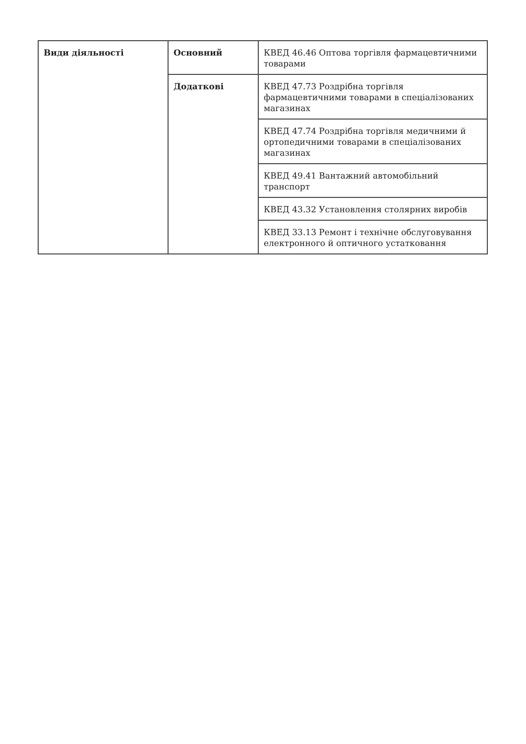| Види діяльності | Основний | КВЕД 46.46 Оптова торгівля фармацевтичними товарами |
| | Додаткові | КВЕД 47.73 Роздрібна торгівля фармацевтичними товарами в спеціалізованих магазинах |
| | | КВЕД 47.74 Роздрібна торгівля медичними й ортопедичними товарами в спеціалізованих магазинах |
| | | КВЕД 49.41 Вантажний автомобільний транспорт |
| | | КВЕД 43.32 Установлення столярних виробів |
| | | КВЕД 33.13 Ремонт і технічне обслуговування електронного й оптичного устатковання |